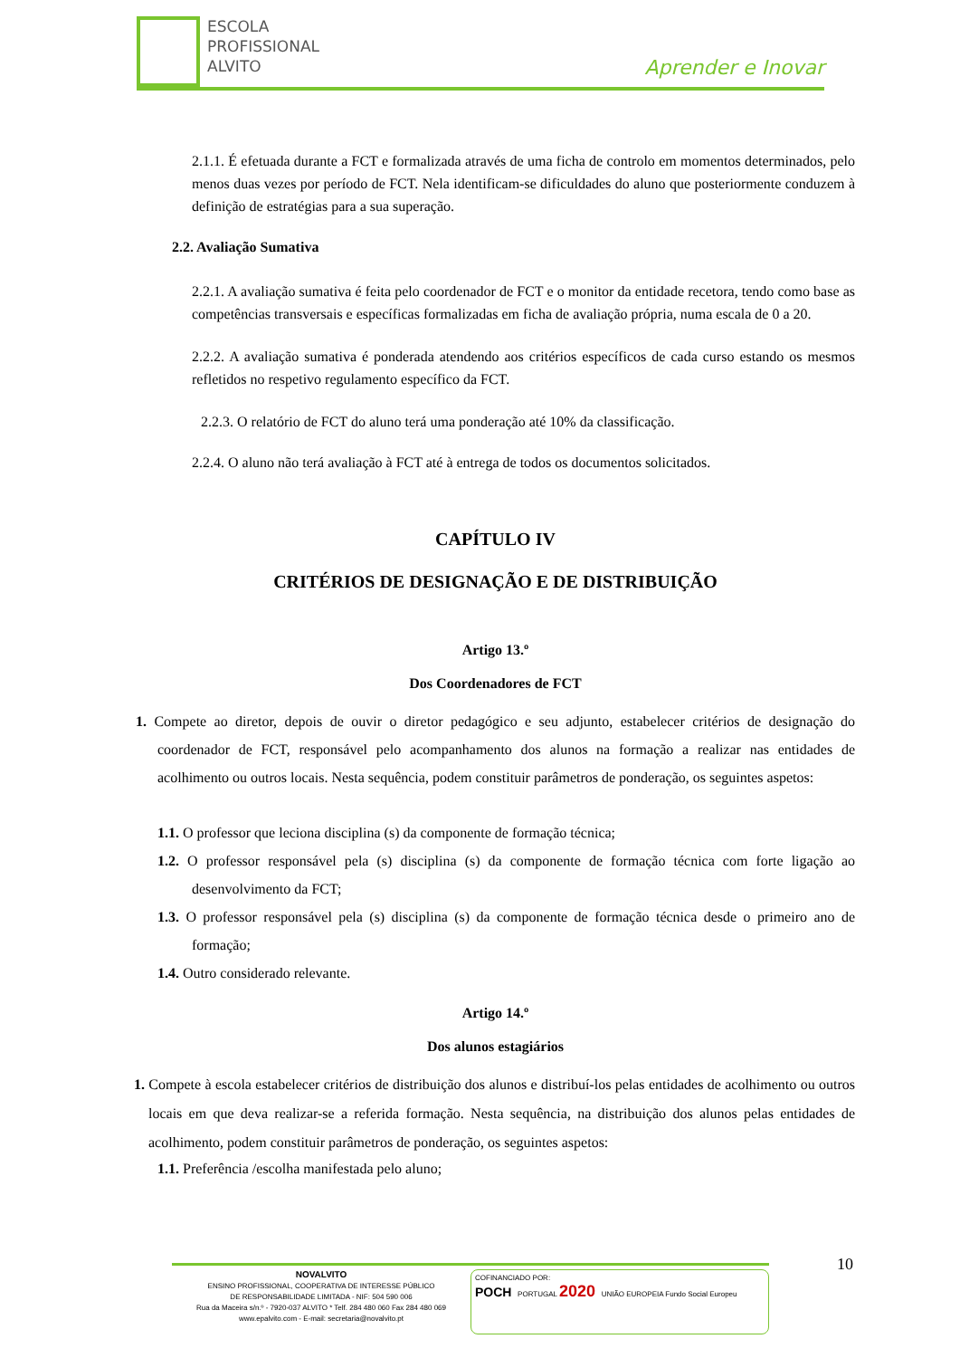ESCOLA
PROFISSIONAL
ALVITO
Aprender e Inovar
2.1.1. É efetuada durante a FCT e formalizada através de uma ficha de controlo em momentos determinados, pelo menos duas vezes por período de FCT. Nela identificam-se dificuldades do aluno que posteriormente conduzem à definição de estratégias para a sua superação.
2.2. Avaliação Sumativa
2.2.1. A avaliação sumativa é feita pelo coordenador de FCT e o monitor da entidade recetora, tendo como base as competências transversais e específicas formalizadas em ficha de avaliação própria, numa escala de 0 a 20.
2.2.2. A avaliação sumativa é ponderada atendendo aos critérios específicos de cada curso estando os mesmos refletidos no respetivo regulamento específico da FCT.
2.2.3. O relatório de FCT do aluno terá uma ponderação até 10% da classificação.
2.2.4. O aluno não terá avaliação à FCT até à entrega de todos os documentos solicitados.
CAPÍTULO IV
CRITÉRIOS DE DESIGNAÇÃO E DE DISTRIBUIÇÃO
Artigo 13.º
Dos Coordenadores de FCT
1. Compete ao diretor, depois de ouvir o diretor pedagógico e seu adjunto, estabelecer critérios de designação do coordenador de FCT, responsável pelo acompanhamento dos alunos na formação a realizar nas entidades de acolhimento ou outros locais. Nesta sequência, podem constituir parâmetros de ponderação, os seguintes aspetos:
1.1. O professor que leciona disciplina (s) da componente de formação técnica;
1.2. O professor responsável pela (s) disciplina (s) da componente de formação técnica com forte ligação ao desenvolvimento da FCT;
1.3. O professor responsável pela (s) disciplina (s) da componente de formação técnica desde o primeiro ano de formação;
1.4. Outro considerado relevante.
Artigo 14.º
Dos alunos estagiários
1. Compete à escola estabelecer critérios de distribuição dos alunos e distribuí-los pelas entidades de acolhimento ou outros locais em que deva realizar-se a referida formação. Nesta sequência, na distribuição dos alunos pelas entidades de acolhimento, podem constituir parâmetros de ponderação, os seguintes aspetos:
1.1. Preferência /escolha manifestada pelo aluno;
10
NOVALVITO
ENSINO PROFISSIONAL, COOPERATIVA DE INTERESSE PÚBLICO
DE RESPONSABILIDADE LIMITADA - NIF: 504 590 006
Rua da Maceira s/n.º - 7920-037 ALVITO * Telf. 284 480 060 Fax 284 480 069
www.epalvito.com - E-mail: secretaria@novalvito.pt
COFINANCIADO POR:
POCH PORTUGAL 2020 UNIÃO EUROPEIA Fundo Social Europeu